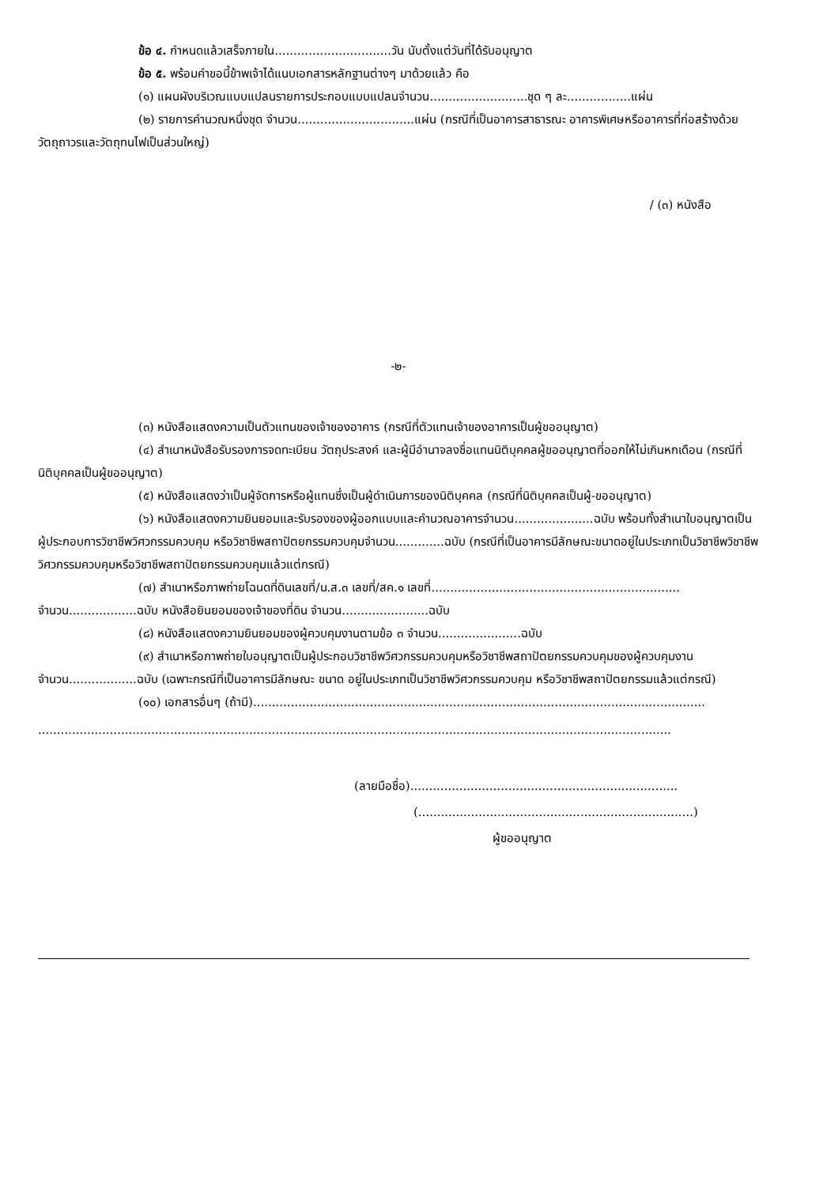ข้อ ๔. กำหนดแล้วเสร็จภายใน...............................วัน นับตั้งแต่วันที่ได้รับอนุญาต
ข้อ ๕. พร้อมคำขอนี้ข้าพเจ้าได้แนบเอกสารหลักฐานต่างๆ มาด้วยแล้ว คือ
(๑) แผนผังบริเวณแบบแปลนรายการประกอบแบบแปลนจำนวน..........................ชุด ๆ ละ.................แผ่น
(๒) รายการคำนวณหนึ่งชุด จำนวน...............................แผ่น (กรณีที่เป็นอาคารสาธารณะ อาคารพิเศษหรืออาคารที่ก่อสร้างด้วยวัตถุถาวรและวัตถุทนไฟเป็นส่วนใหญ่)
/ (๓) หนังสือ
-๒-
(๓) หนังสือแสดงความเป็นตัวแทนของเจ้าของอาคาร (กรณีที่ตัวแทนเจ้าของอาคารเป็นผู้ขออนุญาต)
(๔) สำเนาหนังสือรับรองการจดทะเบียน วัตถุประสงค์ และผู้มีอำนาจลงชื่อแทนนิติบุคคลผู้ขออนุญาตที่ออกให้ไม่เกินหกเดือน (กรณีที่นิติบุคคลเป็นผู้ขออนุญาต)
(๕) หนังสือแสดงว่าเป็นผู้จัดการหรือผู้แทนซึ่งเป็นผู้ดำเนินการของนิติบุคคล (กรณีที่นิติบุคคลเป็นผู้-ขออนุญาต)
(๖) หนังสือแสดงความยินยอมและรับรองของผู้ออกแบบและคำนวณอาคารจำนวน.....................ฉบับ พร้อมทั้งสำเนาใบอนุญาตเป็นผู้ประกอบการวิชาชีพวิศวกรรมควบคุม หรือวิชาชีพสถาปัตยกรรมควบคุมจำนวน.............ฉบับ (กรณีที่เป็นอาคารมีลักษณะขนาดอยู่ในประเภทเป็นวิชาชีพวิชาชีพวิศวกรรมควบคุมหรือวิชาชีพสถาปัตยกรรมควบคุมแล้วแต่กรณี)
(๗) สำเนาหรือภาพถ่ายโฉนดที่ดินเลขที่/น.ส.๓ เลขที่/สค.๑ เลขที่.................................................................. จำนวน..................ฉบับ หนังสือยินยอมของเจ้าของที่ดิน จำนวน.......................ฉบับ
(๘) หนังสือแสดงความยินยอมของผู้ควบคุมงานตามข้อ ๓ จำนวน......................ฉบับ
(๙) สำเนาหรือภาพถ่ายใบอนุญาตเป็นผู้ประกอบวิชาชีพวิศวกรรมควบคุมหรือวิชาชีพสถาปัตยกรรมควบคุมของผู้ควบคุมงาน จำนวน..................ฉบับ (เฉพาะกรณีที่เป็นอาคารมีลักษณะ ขนาด อยู่ในประเภทเป็นวิชาชีพวิศวกรรมควบคุม หรือวิชาชีพสถาปัตยกรรมแล้วแต่กรณี)
(๑๐) เอกสารอื่นๆ (ถ้ามี)........................................................................................................................
........................................................................................................................................................................
(ลายมือชื่อ).......................................................................
(.........................................................................)
ผู้ขออนุญาต